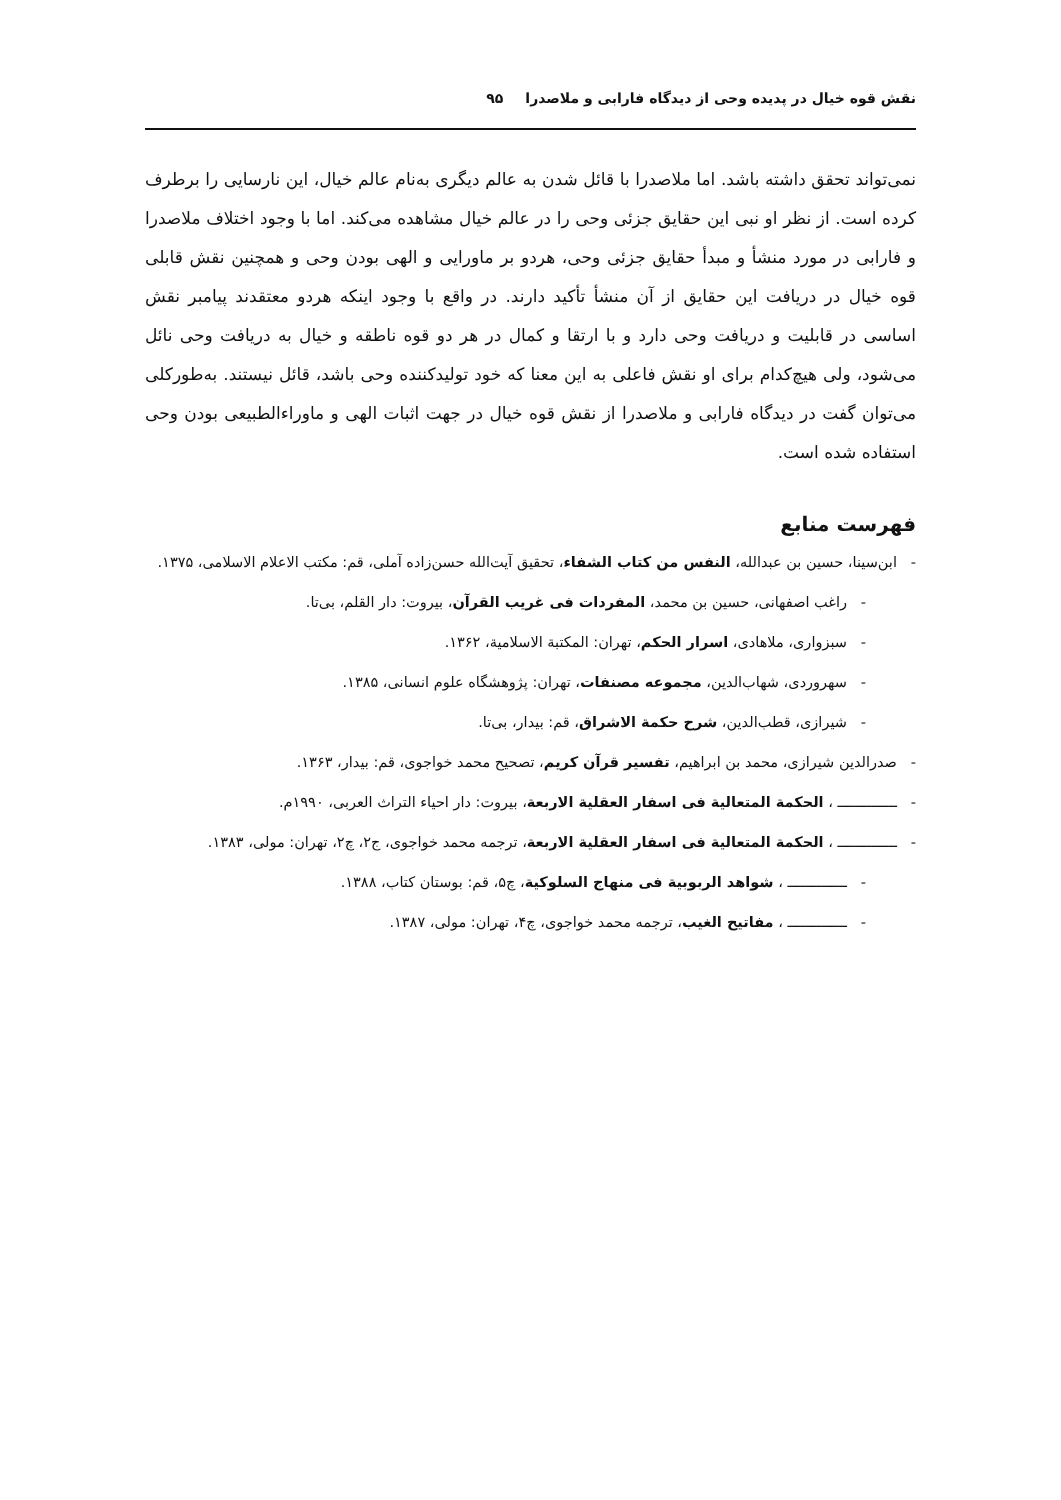نقش قوه خیال در پدیده وحی از دیدگاه فارابی و ملاصدرا ۹۵
نمی‌تواند تحقق داشته باشد. اما ملاصدرا با قائل شدن به عالم دیگری به‌نام عالم خیال، این نارسایی را برطرف کرده است. از نظر او نبی این حقایق جزئی وحی را در عالم خیال مشاهده می‌کند. اما با وجود اختلاف ملاصدرا و فارابی در مورد منشأ و مبدأ حقایق جزئی وحی، هردو بر ماورایی و الهی بودن وحی و همچنین نقش قابلی قوه خیال در دریافت این حقایق از آن منشأ تأکید دارند. در واقع با وجود اینکه هردو معتقدند پیامبر نقش اساسی در قابلیت و دریافت وحی دارد و با ارتقا و کمال در هر دو قوه ناطقه و خیال به دریافت وحی نائل می‌شود، ولی هیچ‌کدام برای او نقش فاعلی به این معنا که خود تولیدکننده وحی باشد، قائل نیستند. به‌طورکلی می‌توان گفت در دیدگاه فارابی و ملاصدرا از نقش قوه خیال در جهت اثبات الهی و ماوراءالطبیعی بودن وحی استفاده شده است.
فهرست منابع
- ابن‌سینا، حسین بن عبدالله، النفس من کتاب الشفاء، تحقیق آیت‌الله حسن‌زاده آملی، قم: مکتب الاعلام الاسلامی، ۱۳۷۵.
- راغب اصفهانی، حسین بن محمد، المفردات فی غریب القرآن، بیروت: دار القلم، بی‌تا.
- سبزواری، ملاهادی، اسرار الحکم، تهران: المکتبة الاسلامیة، ۱۳۶۲.
- سهروردی، شهاب‌الدین، مجموعه مصنفات، تهران: پژوهشگاه علوم انسانی، ۱۳۸۵.
- شیرازی، قطب‌الدین، شرح حکمة الاشراق، قم: بیدار، بی‌تا.
- صدرالدین شیرازی، محمد بن ابراهیم، تفسیر قرآن کریم، تصحیح محمد خواجوی، قم: بیدار، ۱۳۶۳.
- ــــــــــــــ ، الحکمة المتعالیة فی اسفار العقلیة الاربعة، بیروت: دار احیاء التراث العربی، ۱۹۹۰م.
- ــــــــــــــ ، الحکمة المتعالیة فی اسفار العقلیة الاربعة، ترجمه محمد خواجوی، ج۲، چ۲، تهران: مولی، ۱۳۸۳.
- ــــــــــــــ ، شواهد الربوبیة فی منهاج السلوکیة، چ۵، قم: بوستان کتاب، ۱۳۸۸.
- ــــــــــــــ ، مفاتیح الغیب، ترجمه محمد خواجوی، چ۴، تهران: مولی، ۱۳۸۷.